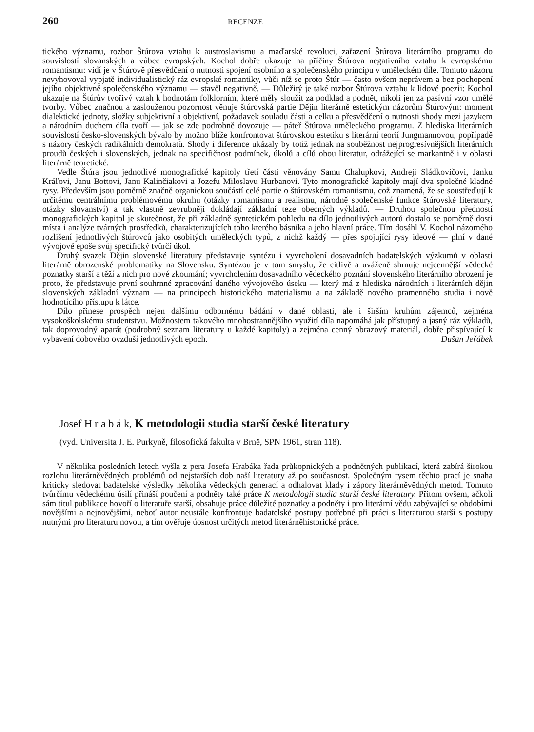260 RECENZE
tického významu, rozbor Štúrova vztahu k austroslavismu a maďarské revoluci, zařazení Štúrova literárního programu do souvislostí slovanských a vůbec evropských. Kochol dobře ukazuje na příčiny Štúrova negativního vztahu k evropskému romantismu: vidí je v Štúrově přesvědčení o nutnosti spojení osobního a společenského principu v uměleckém díle. Tomuto názoru nevyhovoval vypjatě individualistický ráz evropské romantiky, vůči níž se proto Štúr — často ovšem neprávem a bez pochopení jejího objektivně společenského významu — stavěl negativně. — Důležitý je také rozbor Štúrova vztahu k lidové poezii: Kochol ukazuje na Štúrův tvořivý vztah k hodnotám folklorním, které měly sloužit za podklad a podnět, nikoli jen za pasívní vzor umělé tvorby. Vůbec značnou a zaslouženou pozornost věnuje štúrovská partie Dějin literárně estetickým názorům Štúrovým: moment dialektické jednoty, složky subjektivní a objektivní, požadavek souladu části a celku a přesvědčení o nutnosti shody mezi jazykem a národním duchem díla tvoří — jak se zde podrobně dovozuje — páteř Štúrova uměleckého programu. Z hlediska literárních souvislostí česko-slovenských bývalo by možno blíže konfrontovat štúrovskou estetiku s literární teorií Jungmannovou, popřípadě s názory českých radikálních demokratů. Shody i diference ukázaly by totiž jednak na souběžnost nejprogresívnějších literárních proudů českých i slovenských, jednak na specifičnost podmínek, úkolů a cílů obou literatur, odrážející se markantně i v oblasti literárně teoretické.
Vedle Štúra jsou jednotlivé monografické kapitoly třetí části věnovány Samu Chalupkovi, Andreji Sládkovičovi, Janku Kráľovi, Janu Bottovi, Janu Kalinčiakovi a Jozefu Miloslavu Hurbanovi. Tyto monografické kapitoly mají dva společné kladné rysy. Především jsou poměrně značně organickou součástí celé partie o štúrovském romantismu, což znamená, že se soustřeďují k určitému centrálnímu problémovému okruhu (otázky romantismu a realismu, národně společenské funkce štúrovské literatury, otázky slovanství) a tak vlastně zevrubněji dokládají základní teze obecných výkladů. — Druhou společnou předností monografických kapitol je skutečnost, že při základně syntetickém pohledu na dílo jednotlivých autorů dostalo se poměrně dosti místa i analýze tvárných prostředků, charakterizujících toho kterého básníka a jeho hlavní práce. Tím dosáhl V. Kochol názorného rozlišení jednotlivých štúrovců jako osobitých uměleckých typů, z nichž každý — přes spojující rysy ideové — plní v dané vývojové epoše svůj specifický tvůrčí úkol.
Druhý svazek Dějin slovenské literatury představuje syntézu i vyvrcholení dosavadních badatelských výzkumů v oblasti literárně obrozenské problematiky na Slovensku. Syntézou je v tom smyslu, že citlivě a uváženě shrnuje nejcennější vědecké poznatky starší a těží z nich pro nové zkoumání; vyvrcholením dosavadního vědeckého poznání slovenského literárního obrození je proto, že představuje první souhrnné zpracování daného vývojového úseku — který má z hlediska národních i literárních dějin slovenských základní význam — na principech historického materialismu a na základě nového pramenného studia i nově hodnotícího přístupu k látce.
Dílo přinese prospěch nejen dalšímu odbornému bádání v dané oblasti, ale i širším kruhům zájemců, zejména vysokoškolskému studentstvu. Možnostem takového mnohostrannějšího využití díla napomáhá jak přístupný a jasný ráz výkladů, tak doprovodný aparát (podrobný seznam literatury u každé kapitoly) a zejména cenný obrazový materiál, dobře přispívající k vybavení dobového ovzduší jednotlivých epoch. Dušan Jeřábek
Josef H r a b á k, K metodologii studia starší české literatury
(vyd. Universita J. E. Purkyně, filosofická fakulta v Brně, SPN 1961, stran 118).
V několika posledních letech vyšla z pera Josefa Hrabáka řada průkopnických a podnětných publikací, která zabírá širokou rozlohu literárněvědných problémů od nejstarších dob naší literatury až po současnost. Společným rysem těchto prací je snaha kriticky sledovat badatelské výsledky několika vědeckých generací a odhalovat klady i zápory literárněvědných metod. Tomuto tvůrčímu vědeckému úsilí přináší poučení a podněty také práce K metodologii studia starší české literatury. Přitom ovšem, ačkoli sám titul publikace hovoří o literatuře starší, obsahuje práce důležité poznatky a podněty i pro literární vědu zabývající se obdobími novějšími a nejnovějšími, neboť autor neustále konfrontuje badatelské postupy potřebné při práci s literaturou starší s postupy nutnými pro literaturu novou, a tím ověřuje úosnost určitých metod literárněhistorické práce.